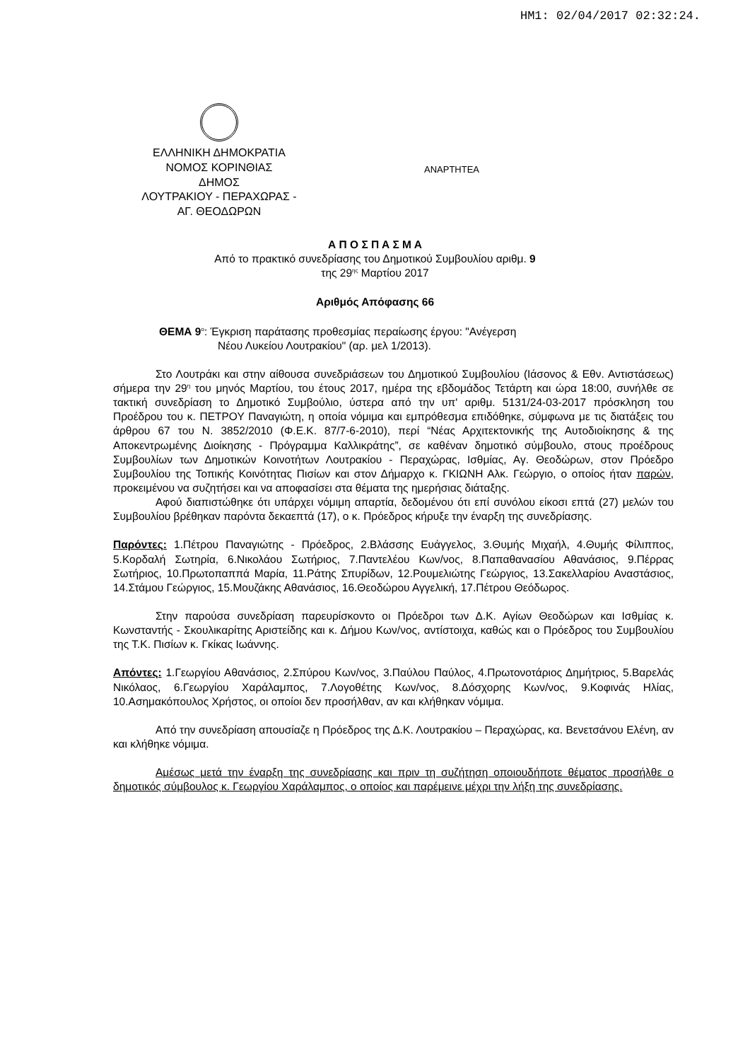HM1: 02/04/2017 02:32:24.
ΕΛΛΗΝΙΚΗ ΔΗΜΟΚΡΑΤΙΑ
ΝΟΜΟΣ ΚΟΡΙΝΘΙΑΣ
ΔΗΜΟΣ
ΛΟΥΤΡΑΚΙΟΥ - ΠΕΡΑΧΩΡΑΣ -
ΑΓ. ΘΕΟΔΩΡΩΝ
ΑΝΑΡΤΗΤΕΑ
Α Π Ο Σ Π Α Σ Μ Α
Από το πρακτικό συνεδρίασης του Δημοτικού Συμβουλίου αριθμ. 9
της 29<sup>ης</sup> Μαρτίου 2017
Αριθμός Απόφασης 66
ΘΕΜΑ 9<sup>ο</sup>: Έγκριση παράτασης προθεσμίας περαίωσης έργου: "Ανέγερση
Νέου Λυκείου Λουτρακίου" (αρ. μελ 1/2013).
Στο Λουτράκι και στην αίθουσα συνεδριάσεων του Δημοτικού Συμβουλίου (Ιάσονος & Εθν. Αντιστάσεως) σήμερα την 29<sup>η</sup> του μηνός Μαρτίου, του έτους 2017, ημέρα της εβδομάδος Τετάρτη και ώρα 18:00, συνήλθε σε τακτική συνεδρίαση το Δημοτικό Συμβούλιο, ύστερα από την υπ' αριθμ. 5131/24-03-2017 πρόσκληση του Προέδρου του κ. ΠΕΤΡΟΥ Παναγιώτη, η οποία νόμιμα και εμπρόθεσμα επιδόθηκε, σύμφωνα με τις διατάξεις του άρθρου 67 του Ν. 3852/2010 (Φ.Ε.Κ. 87/7-6-2010), περί “Νέας Αρχιτεκτονικής της Αυτοδιοίκησης & της Αποκεντρωμένης Διοίκησης - Πρόγραμμα Καλλικράτης”, σε καθέναν δημοτικό σύμβουλο, στους προέδρους Συμβουλίων των Δημοτικών Κοινοτήτων Λουτρακίου - Περαχώρας, Ισθμίας, Αγ. Θεοδώρων, στον Πρόεδρο Συμβουλίου της Τοπικής Κοινότητας Πισίων και στον Δήμαρχο κ. ΓΚΙΩΝΗ Αλκ. Γεώργιο, ο οποίος ήταν παρών, προκειμένου να συζητήσει και να αποφασίσει στα θέματα της ημερήσιας διάταξης.
Αφού διαπιστώθηκε ότι υπάρχει νόμιμη απαρτία, δεδομένου ότι επί συνόλου είκοσι επτά (27) μελών του Συμβουλίου βρέθηκαν παρόντα δεκαεπτά (17), ο κ. Πρόεδρος κήρυξε την έναρξη της συνεδρίασης.
Παρόντες: 1.Πέτρου Παναγιώτης - Πρόεδρος, 2.Βλάσσης Ευάγγελος, 3.Θυμής Μιχαήλ, 4.Θυμής Φίλιππος, 5.Κορδαλή Σωτηρία, 6.Νικολάου Σωτήριος, 7.Παντελέου Κων/νος, 8.Παπαθανασίου Αθανάσιος, 9.Πέρρας Σωτήριος, 10.Πρωτοπαππά Μαρία, 11.Ράτης Σπυρίδων, 12.Ρουμελιώτης Γεώργιος, 13.Σακελλαρίου Αναστάσιος, 14.Στάμου Γεώργιος, 15.Μουζάκης Αθανάσιος, 16.Θεοδώρου Αγγελική, 17.Πέτρου Θεόδωρος.
Στην παρούσα συνεδρίαση παρευρίσκοντο οι Πρόεδροι των Δ.Κ. Αγίων Θεοδώρων και Ισθμίας κ. Κωνσταντής - Σκουλικαρίτης Αριστείδης και κ. Δήμου Κων/νος, αντίστοιχα, καθώς και ο Πρόεδρος του Συμβουλίου της Τ.Κ. Πισίων κ. Γκίκας Ιωάννης.
Απόντες: 1.Γεωργίου Αθανάσιος, 2.Σπύρου Κων/νος, 3.Παύλου Παύλος, 4.Πρωτονοτάριος Δημήτριος, 5.Βαρελάς Νικόλαος, 6.Γεωργίου Χαράλαμπος, 7.Λογοθέτης Κων/νος, 8.Δόσχορης Κων/νος, 9.Κοφινάς Ηλίας, 10.Ασημακόπουλος Χρήστος, οι οποίοι δεν προσήλθαν, αν και κλήθηκαν νόμιμα.
Από την συνεδρίαση απουσίαζε η Πρόεδρος της Δ.Κ. Λουτρακίου – Περαχώρας, κα. Βενετσάνου Ελένη, αν και κλήθηκε νόμιμα.
Αμέσως μετά την έναρξη της συνεδρίασης και πριν τη συζήτηση οποιουδήποτε θέματος προσήλθε ο δημοτικός σύμβουλος κ. Γεωργίου Χαράλαμπος, ο οποίος και παρέμεινε μέχρι την λήξη της συνεδρίασης.